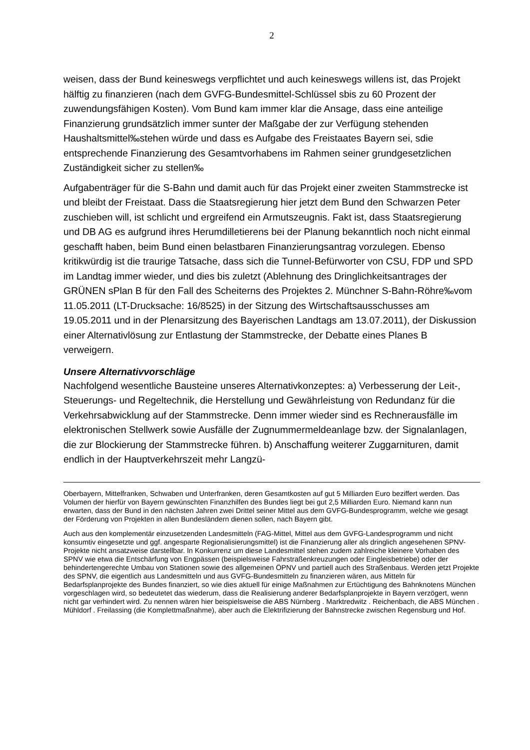2
weisen, dass der Bund keineswegs verpflichtet und auch keineswegs willens ist, das Projekt hälftig zu finanzieren (nach dem GVFG-Bundesmittel-Schlüssel sbis zu 60 Prozent der zuwendungsfähigen Kosten). Vom Bund kam immer klar die Ansage, dass eine anteilige Finanzierung grundsätzlich immer sunter der Maßgabe der zur Verfügung stehenden Haushaltsmittel‰stehen würde und dass es Aufgabe des Freistaates Bayern sei, sdie entsprechende Finanzierung des Gesamtvorhabens im Rahmen seiner grundgesetzlichen Zuständigkeit sicher zu stellen‰
Aufgabenträger für die S-Bahn und damit auch für das Projekt einer zweiten Stammstrecke ist und bleibt der Freistaat. Dass die Staatsregierung hier jetzt dem Bund den Schwarzen Peter zuschieben will, ist schlicht und ergreifend ein Armutszeugnis. Fakt ist, dass Staatsregierung und DB AG es aufgrund ihres Herumdilletierens bei der Planung bekanntlich noch nicht einmal geschafft haben, beim Bund einen belastbaren Finanzierungsantrag vorzulegen. Ebenso kritikwürdig ist die traurige Tatsache, dass sich die Tunnel-Befürworter von CSU, FDP und SPD im Landtag immer wieder, und dies bis zuletzt (Ablehnung des Dringlichkeitsantrages der GRÜNEN sPlan B für den Fall des Scheiterns des Projektes 2. Münchner S-Bahn-Röhre‰vom 11.05.2011 (LT-Drucksache: 16/8525) in der Sitzung des Wirtschaftsausschusses am 19.05.2011 und in der Plenarsitzung des Bayerischen Landtags am 13.07.2011), der Diskussion einer Alternativlösung zur Entlastung der Stammstrecke, der Debatte eines Planes B verweigern.
Unsere Alternativvorschläge
Nachfolgend wesentliche Bausteine unseres Alternativkonzeptes: a) Verbesserung der Leit-, Steuerungs- und Regeltechnik, die Herstellung und Gewährleistung von Redundanz für die Verkehrsabwicklung auf der Stammstrecke. Denn immer wieder sind es Rechnerausfälle im elektronischen Stellwerk sowie Ausfälle der Zugnummermeldeanlage bzw. der Signalanlagen, die zur Blockierung der Stammstrecke führen. b) Anschaffung weiterer Zuggarnituren, damit endlich in der Hauptverkehrszeit mehr Langzü-
Oberbayern, Mittelfranken, Schwaben und Unterfranken, deren Gesamtkosten auf gut 5 Milliarden Euro beziffert werden. Das Volumen der hierfür von Bayern gewünschten Finanzhilfen des Bundes liegt bei gut 2,5 Milliarden Euro. Niemand kann nun erwarten, dass der Bund in den nächsten Jahren zwei Drittel seiner Mittel aus dem GVFG-Bundesprogramm, welche wie gesagt der Förderung von Projekten in allen Bundesländern dienen sollen, nach Bayern gibt.
Auch aus den komplementär einzusetzenden Landesmitteln (FAG-Mittel, Mittel aus dem GVFG-Landesprogramm und nicht konsumtiv eingesetzte und ggf. angesparte Regionalisierungsmittel) ist die Finanzierung aller als dringlich angesehenen SPNV-Projekte nicht ansatzweise darstellbar. In Konkurrenz um diese Landesmittel stehen zudem zahlreiche kleinere Vorhaben des SPNV wie etwa die Entschärfung von Engpässen (beispielsweise Fahrstraßenkreuzungen oder Eingleisbetriebe) oder der behindertengerechte Umbau von Stationen sowie des allgemeinen ÖPNV und partiell auch des Straßenbaus. Werden jetzt Projekte des SPNV, die eigentlich aus Landesmitteln und aus GVFG-Bundesmitteln zu finanzieren wären, aus Mitteln für Bedarfsplanprojekte des Bundes finanziert, so wie dies aktuell für einige Maßnahmen zur Ertüchtigung des Bahnknotens München vorgeschlagen wird, so bedeutetet das wiederum, dass die Realisierung anderer Bedarfsplanprojekte in Bayern verzögert, wenn nicht gar verhindert wird. Zu nennen wären hier beispielsweise die ABS Nürnberg . Marktredwitz . Reichenbach, die ABS München . Mühldorf . Freilassing (die Komplettmaßnahme), aber auch die Elektrifizierung der Bahnstrecke zwischen Regensburg und Hof.